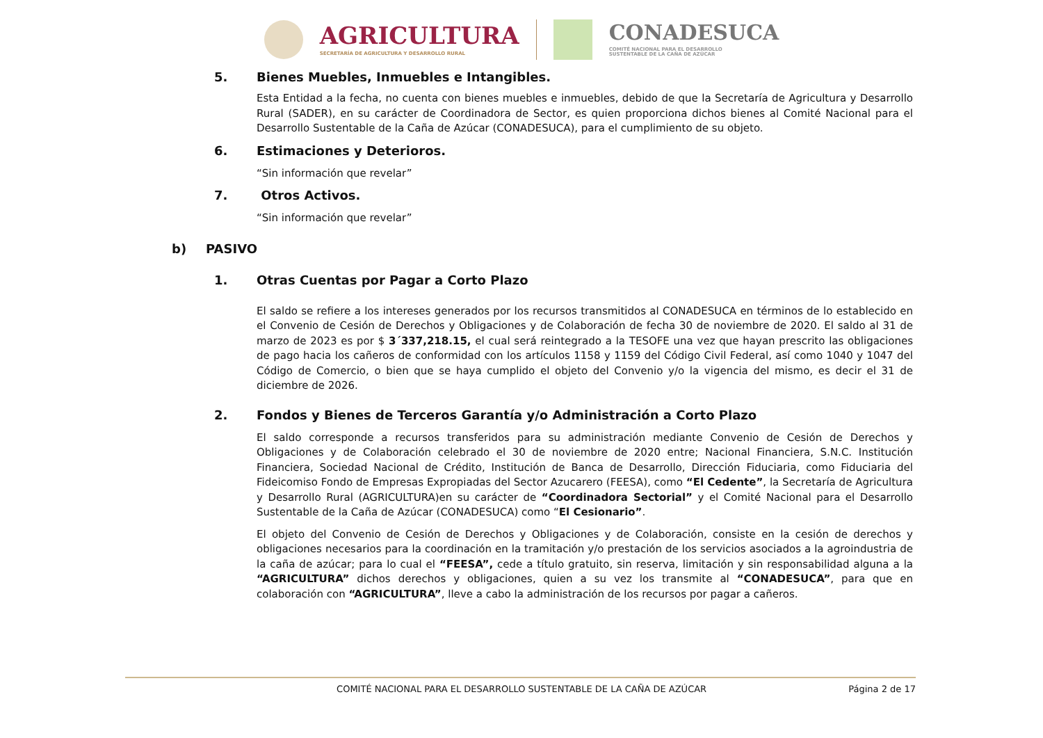AGRICULTURA
SECRETARÍA DE AGRICULTURA Y DESARROLLO RURAL
CONADESUCA
COMITÉ NACIONAL PARA EL DESARROLLO
SUSTENTABLE DE LA CAÑA DE AZÚCAR
5. Bienes Muebles, Inmuebles e Intangibles.
Esta Entidad a la fecha, no cuenta con bienes muebles e inmuebles, debido de que la Secretaría de Agricultura y Desarrollo Rural (SADER), en su carácter de Coordinadora de Sector, es quien proporciona dichos bienes al Comité Nacional para el Desarrollo Sustentable de la Caña de Azúcar (CONADESUCA), para el cumplimiento de su objeto.
6. Estimaciones y Deterioros.
“Sin información que revelar”
7. Otros Activos.
“Sin información que revelar”
b) PASIVO
1. Otras Cuentas por Pagar a Corto Plazo
El saldo se refiere a los intereses generados por los recursos transmitidos al CONADESUCA en términos de lo establecido en el Convenio de Cesión de Derechos y Obligaciones y de Colaboración de fecha 30 de noviembre de 2020. El saldo al 31 de marzo de 2023 es por $ 3´337,218.15, el cual será reintegrado a la TESOFE una vez que hayan prescrito las obligaciones de pago hacia los cañeros de conformidad con los artículos 1158 y 1159 del Código Civil Federal, así como 1040 y 1047 del Código de Comercio, o bien que se haya cumplido el objeto del Convenio y/o la vigencia del mismo, es decir el 31 de diciembre de 2026.
2. Fondos y Bienes de Terceros Garantía y/o Administración a Corto Plazo
El saldo corresponde a recursos transferidos para su administración mediante Convenio de Cesión de Derechos y Obligaciones y de Colaboración celebrado el 30 de noviembre de 2020 entre; Nacional Financiera, S.N.C. Institución Financiera, Sociedad Nacional de Crédito, Institución de Banca de Desarrollo, Dirección Fiduciaria, como Fiduciaria del Fideicomiso Fondo de Empresas Expropiadas del Sector Azucarero (FEESA), como “El Cedente”, la Secretaría de Agricultura y Desarrollo Rural (AGRICULTURA)en su carácter de “Coordinadora Sectorial” y el Comité Nacional para el Desarrollo Sustentable de la Caña de Azúcar (CONADESUCA) como “El Cesionario”.
El objeto del Convenio de Cesión de Derechos y Obligaciones y de Colaboración, consiste en la cesión de derechos y obligaciones necesarios para la coordinación en la tramitación y/o prestación de los servicios asociados a la agroindustria de la caña de azúcar; para lo cual el “FEESA”, cede a título gratuito, sin reserva, limitación y sin responsabilidad alguna a la “AGRICULTURA” dichos derechos y obligaciones, quien a su vez los transmite al “CONADESUCA”, para que en colaboración con “AGRICULTURA”, lleve a cabo la administración de los recursos por pagar a cañeros.
COMITÉ NACIONAL PARA EL DESARROLLO SUSTENTABLE DE LA CAÑA DE AZÚCAR Página 2 de 17